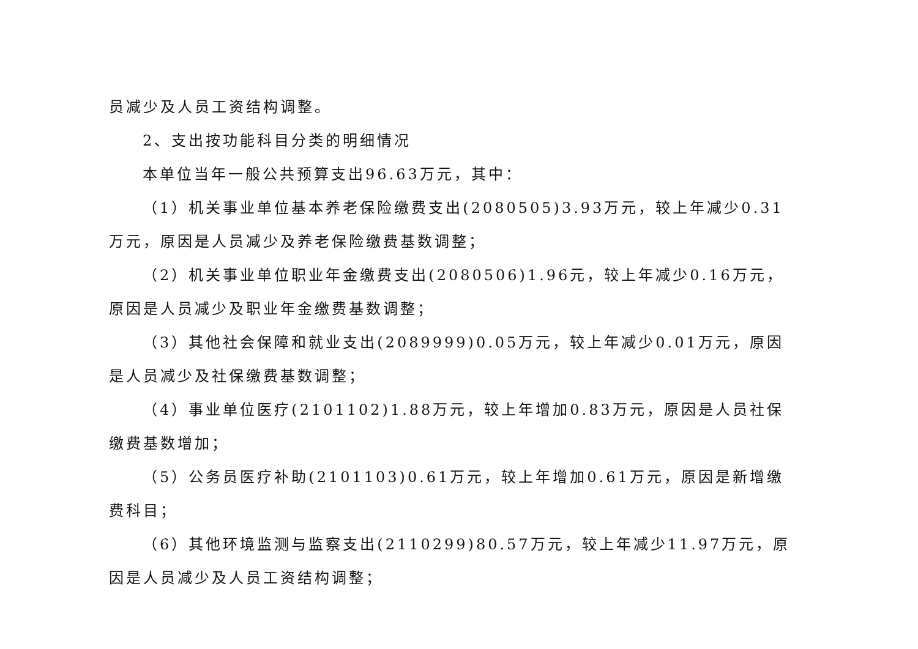员减少及人员工资结构调整。
2、支出按功能科目分类的明细情况
本单位当年一般公共预算支出96.63万元，其中：
（1）机关事业单位基本养老保险缴费支出(2080505)3.93万元，较上年减少0.31万元，原因是人员减少及养老保险缴费基数调整；
（2）机关事业单位职业年金缴费支出(2080506)1.96元，较上年减少0.16万元，原因是人员减少及职业年金缴费基数调整；
（3）其他社会保障和就业支出(2089999)0.05万元，较上年减少0.01万元，原因是人员减少及社保缴费基数调整；
（4）事业单位医疗(2101102)1.88万元，较上年增加0.83万元，原因是人员社保缴费基数增加；
（5）公务员医疗补助(2101103)0.61万元，较上年增加0.61万元，原因是新增缴费科目；
（6）其他环境监测与监察支出(2110299)80.57万元，较上年减少11.97万元，原因是人员减少及人员工资结构调整；